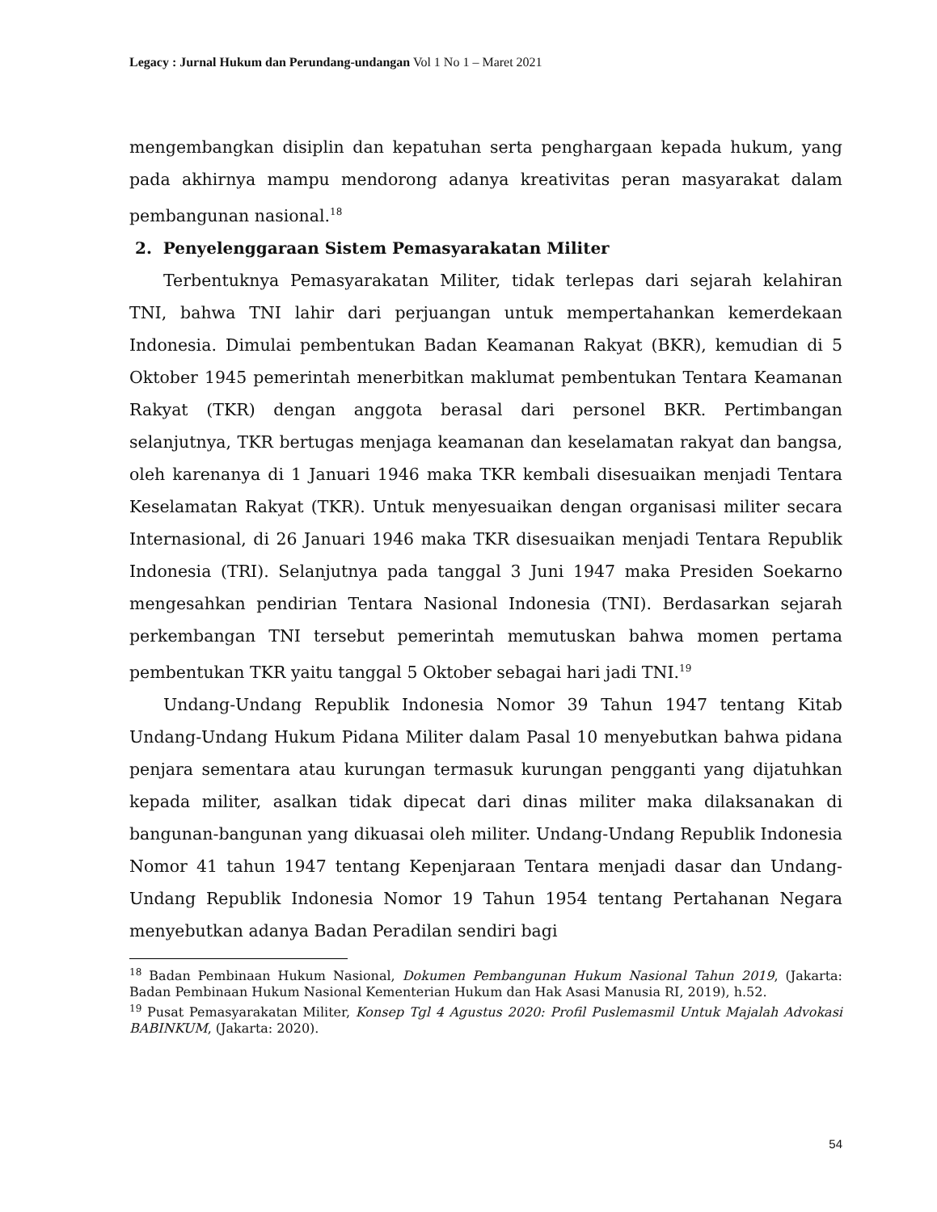Legacy : Jurnal Hukum dan Perundang-undangan Vol 1 No 1 – Maret 2021
mengembangkan disiplin dan kepatuhan serta penghargaan kepada hukum, yang pada akhirnya mampu mendorong adanya kreativitas peran masyarakat dalam pembangunan nasional.<sup>18</sup>
2. Penyelenggaraan Sistem Pemasyarakatan Militer
Terbentuknya Pemasyarakatan Militer, tidak terlepas dari sejarah kelahiran TNI, bahwa TNI lahir dari perjuangan untuk mempertahankan kemerdekaan Indonesia. Dimulai pembentukan Badan Keamanan Rakyat (BKR), kemudian di 5 Oktober 1945 pemerintah menerbitkan maklumat pembentukan Tentara Keamanan Rakyat (TKR) dengan anggota berasal dari personel BKR. Pertimbangan selanjutnya, TKR bertugas menjaga keamanan dan keselamatan rakyat dan bangsa, oleh karenanya di 1 Januari 1946 maka TKR kembali disesuaikan menjadi Tentara Keselamatan Rakyat (TKR). Untuk menyesuaikan dengan organisasi militer secara Internasional, di 26 Januari 1946 maka TKR disesuaikan menjadi Tentara Republik Indonesia (TRI). Selanjutnya pada tanggal 3 Juni 1947 maka Presiden Soekarno mengesahkan pendirian Tentara Nasional Indonesia (TNI). Berdasarkan sejarah perkembangan TNI tersebut pemerintah memutuskan bahwa momen pertama pembentukan TKR yaitu tanggal 5 Oktober sebagai hari jadi TNI.<sup>19</sup>
Undang-Undang Republik Indonesia Nomor 39 Tahun 1947 tentang Kitab Undang-Undang Hukum Pidana Militer dalam Pasal 10 menyebutkan bahwa pidana penjara sementara atau kurungan termasuk kurungan pengganti yang dijatuhkan kepada militer, asalkan tidak dipecat dari dinas militer maka dilaksanakan di bangunan-bangunan yang dikuasai oleh militer. Undang-Undang Republik Indonesia Nomor 41 tahun 1947 tentang Kepenjaraan Tentara menjadi dasar dan Undang-Undang Republik Indonesia Nomor 19 Tahun 1954 tentang Pertahanan Negara menyebutkan adanya Badan Peradilan sendiri bagi
<sup>18</sup> Badan Pembinaan Hukum Nasional, Dokumen Pembangunan Hukum Nasional Tahun 2019, (Jakarta: Badan Pembinaan Hukum Nasional Kementerian Hukum dan Hak Asasi Manusia RI, 2019), h.52.
<sup>19</sup> Pusat Pemasyarakatan Militer, Konsep Tgl 4 Agustus 2020: Profil Puslemasmil Untuk Majalah Advokasi BABINKUM, (Jakarta: 2020).
54